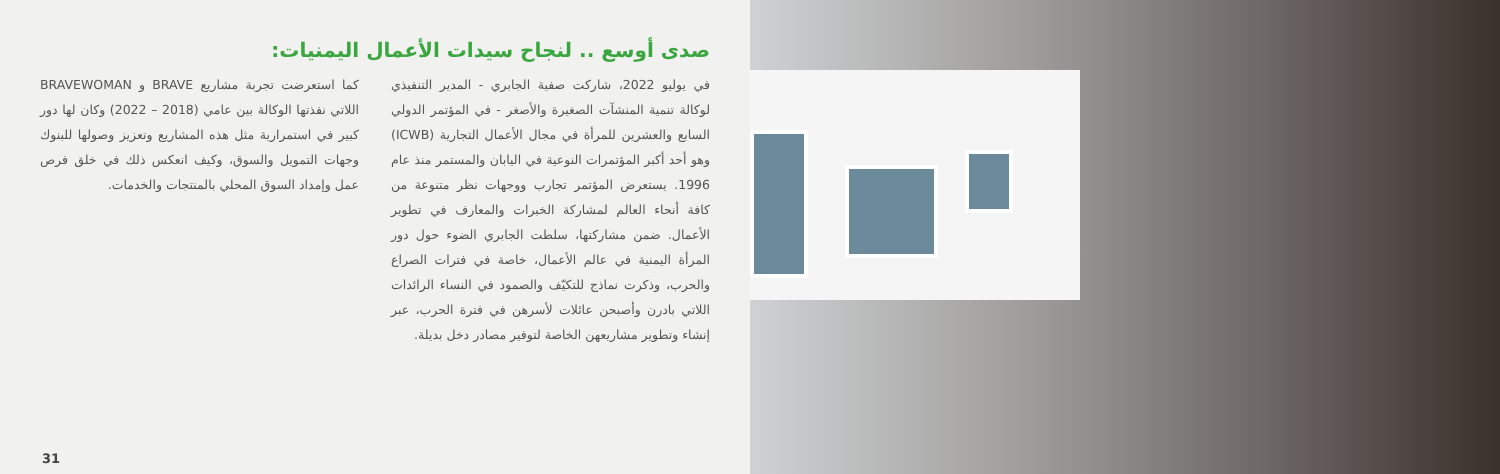صدى أوسع .. لنجاح سيدات الأعمال اليمنيات:
في يوليو 2022، شاركت صفية الجابري - المدير التنفيذي لوكالة تنمية المنشآت الصغيرة والأصغر - في المؤتمر الدولي السابع والعشرين للمرأة في مجال الأعمال التجارية (ICWB) وهو أحد أكبر المؤتمرات النوعية في اليابان والمستمر منذ عام 1996. يستعرض المؤتمر تجارب ووجهات نظر متنوعة من كافة أنحاء العالم لمشاركة الخبرات والمعارف في تطوير الأعمال. ضمن مشاركتها، سلطت الجابري الضوء حول دور المرأة اليمنية في عالم الأعمال، خاصة في فترات الصراع والحرب، وذكرت نماذج للتكيّف والصمود في النساء الرائدات اللاتي بادرن وأصبحن عائلات لأسرهن في فترة الحرب، عبر إنشاء وتطوير مشاريعهن الخاصة لتوفير مصادر دخل بديلة.
كما استعرضت تجربة مشاريع BRAVE و BRAVEWOMAN اللاتي نفذتها الوكالة بين عامي (2018 – 2022) وكان لها دور كبير في استمرارية مثل هذه المشاريع وتعزيز وصولها للبنوك وجهات التمويل والسوق، وكيف انعكس ذلك في خلق فرص عمل وإمداد السوق المحلي بالمنتجات والخدمات.
31